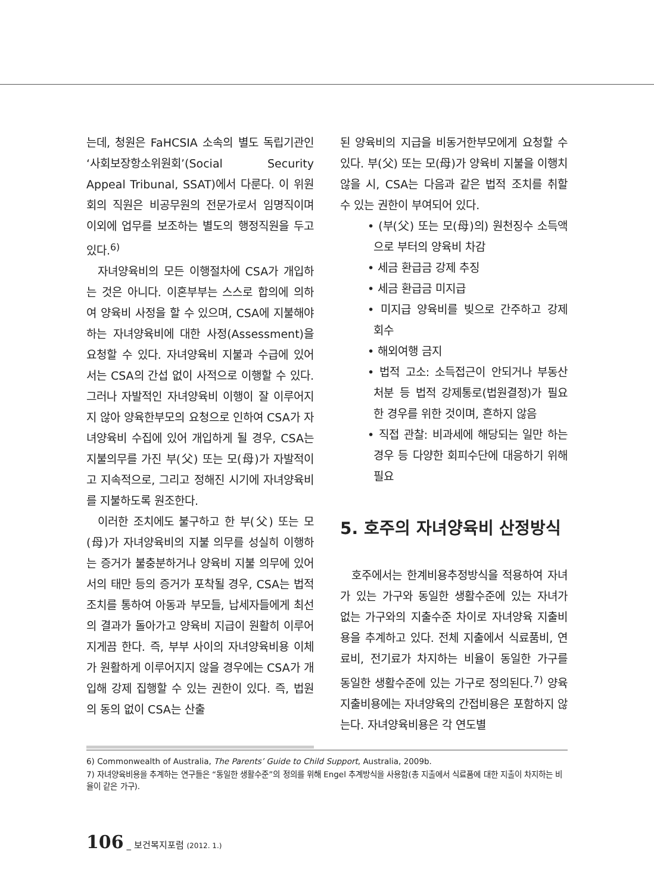는데, 청원은 FaHCSIA 소속의 별도 독립기관인 ‘사회보장항소위원회’(Social Security Appeal Tribunal, SSAT)에서 다룬다. 이 위원회의 직원은 비공무원의 전문가로서 임명직이며 이외에 업무를 보조하는 별도의 행정직원을 두고 있다.<sup>6)</sup>
자녀양육비의 모든 이행절차에 CSA가 개입하는 것은 아니다. 이혼부부는 스스로 합의에 의하여 양육비 사정을 할 수 있으며, CSA에 지불해야 하는 자녀양육비에 대한 사정(Assessment)을 요청할 수 있다. 자녀양육비 지불과 수급에 있어서는 CSA의 간섭 없이 사적으로 이행할 수 있다. 그러나 자발적인 자녀양육비 이행이 잘 이루어지지 않아 양육한부모의 요청으로 인하여 CSA가 자녀양육비 수집에 있어 개입하게 될 경우, CSA는 지불의무를 가진 부(父) 또는 모(母)가 자발적이고 지속적으로, 그리고 정해진 시기에 자녀양육비를 지불하도록 원조한다.
이러한 조치에도 불구하고 한 부(父) 또는 모(母)가 자녀양육비의 지불 의무를 성실히 이행하는 증거가 불충분하거나 양육비 지불 의무에 있어서의 태만 등의 증거가 포착될 경우, CSA는 법적 조치를 통하여 아동과 부모들, 납세자들에게 최선의 결과가 돌아가고 양육비 지급이 원활히 이루어지게끔 한다. 즉, 부부 사이의 자녀양육비용 이체가 원활하게 이루어지지 않을 경우에는 CSA가 개입해 강제 집행할 수 있는 권한이 있다. 즉, 법원의 동의 없이 CSA는 산출
된 양육비의 지급을 비동거한부모에게 요청할 수 있다. 부(父) 또는 모(母)가 양육비 지불을 이행치 않을 시, CSA는 다음과 같은 법적 조치를 취할 수 있는 권한이 부여되어 있다.
• (부(父) 또는 모(母)의) 원천징수 소득액으로 부터의 양육비 차감
• 세금 환급금 강제 추징
• 세금 환급금 미지급
• 미지급 양육비를 빚으로 간주하고 강제 회수
• 해외여행 금지
• 법적 고소: 소득접근이 안되거나 부동산 처분 등 법적 강제통로(법원결정)가 필요한 경우를 위한 것이며, 흔하지 않음
• 직접 관찰: 비과세에 해당되는 일만 하는 경우 등 다양한 회피수단에 대응하기 위해 필요
5. 호주의 자녀양육비 산정방식
호주에서는 한계비용추정방식을 적용하여 자녀가 있는 가구와 동일한 생활수준에 있는 자녀가 없는 가구와의 지출수준 차이로 자녀양육 지출비용을 추계하고 있다. 전체 지출에서 식료품비, 연료비, 전기료가 차지하는 비율이 동일한 가구를 동일한 생활수준에 있는 가구로 정의된다.<sup>7)</sup> 양육지출비용에는 자녀양육의 간접비용은 포함하지 않는다. 자녀양육비용은 각 연도별
6) Commonwealth of Australia, The Parents’ Guide to Child Support, Australia, 2009b.
7) 자녀양육비용을 추계하는 연구들은 “동일한 생활수준”의 정의를 위해 Engel 추계방식을 사용함(총 지출에서 식료품에 대한 지출이 차지하는 비율이 같은 가구).
106 _ 보건복지포럼 (2012. 1.)